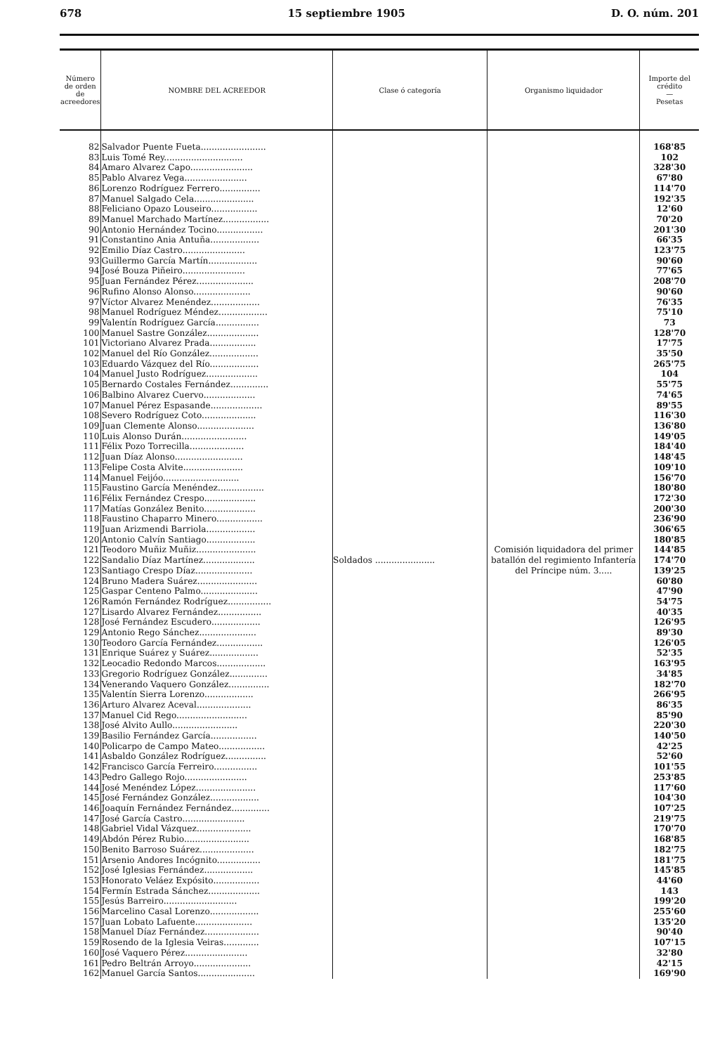678 15 septiembre 1905 D. O. núm. 201
| Número de orden de acreedores | NOMBRE DEL ACREEDOR | Clase ó categoría | Organismo liquidador | Importe del crédito — Pesetas |
| --- | --- | --- | --- | --- |
| 82 | Salvador Puente Fueta........................ | Soldados ...................... | Comisión liquidadora del primer batallón del regimiento Infantería del Príncipe núm. 3..... | 168'85 |
| 83 | Luis Tomé Rey............................. | | | 102 |
| 84 | Amaro Alvarez Capo....................... | | | 328'30 |
| 85 | Pablo Alvarez Vega....................... | | | 67'80 |
| 86 | Lorenzo Rodríguez Ferrero............... | | | 114'70 |
| 87 | Manuel Salgado Cela...................... | | | 192'35 |
| 88 | Feliciano Opazo Louseiro................. | | | 12'60 |
| 89 | Manuel Marchado Martínez................. | | | 70'20 |
| 90 | Antonio Hernández Tocino................. | | | 201'30 |
| 91 | Constantino Ania Antuña.................. | | | 66'35 |
| 92 | Emilio Díaz Castro....................... | | | 123'75 |
| 93 | Guillermo García Martín.................. | | | 90'60 |
| 94 | José Bouza Piñeiro....................... | | | 77'65 |
| 95 | Juan Fernández Pérez..................... | | | 208'70 |
| 96 | Rufino Alonso Alonso..................... | | | 90'60 |
| 97 | Víctor Alvarez Menéndez.................. | | | 76'35 |
| 98 | Manuel Rodríguez Méndez.................. | | | 75'10 |
| 99 | Valentín Rodríguez García................ | | | 73 |
| 100 | Manuel Sastre González................... | | | 128'70 |
| 101 | Victoriano Alvarez Prada................. | | | 17'75 |
| 102 | Manuel del Río González.................. | | | 35'50 |
| 103 | Eduardo Vázquez del Río.................. | | | 265'75 |
| 104 | Manuel Justo Rodríguez................... | | | 104 |
| 105 | Bernardo Costales Fernández.............. | | | 55'75 |
| 106 | Balbino Alvarez Cuervo................... | | | 74'65 |
| 107 | Manuel Pérez Espasande................... | | | 89'55 |
| 108 | Severo Rodríguez Coto.................... | | | 116'30 |
| 109 | Juan Clemente Alonso..................... | | | 136'80 |
| 110 | Luis Alonso Durán........................ | | | 149'05 |
| 111 | Félix Pozo Torrecilla.................... | | | 184'40 |
| 112 | Juan Díaz Alonso......................... | | | 148'45 |
| 113 | Felipe Costa Alvite...................... | | | 109'10 |
| 114 | Manuel Feijóo............................ | | | 156'70 |
| 115 | Faustino García Menéndez................. | | | 180'80 |
| 116 | Félix Fernández Crespo................... | | | 172'30 |
| 117 | Matías González Benito................... | | | 200'30 |
| 118 | Faustino Chaparro Minero................. | | | 236'90 |
| 119 | Juan Arizmendi Barriola.................. | | | 306'65 |
| 120 | Antonio Calvín Santiago.................. | | | 180'85 |
| 121 | Teodoro Muñiz Muñiz...................... | | | 144'85 |
| 122 | Sandalio Díaz Martínez................... | | | 174'70 |
| 123 | Santiago Crespo Díaz..................... | | | 139'25 |
| 124 | Bruno Madera Suárez...................... | | | 60'80 |
| 125 | Gaspar Centeno Palmo..................... | | | 47'90 |
| 126 | Ramón Fernández Rodríguez................ | | | 54'75 |
| 127 | Lisardo Alvarez Fernández................ | | | 40'35 |
| 128 | José Fernández Escudero.................. | | | 126'95 |
| 129 | Antonio Rego Sánchez..................... | | | 89'30 |
| 130 | Teodoro García Fernández................. | | | 126'05 |
| 131 | Enrique Suárez y Suárez.................. | | | 52'35 |
| 132 | Leocadio Redondo Marcos.................. | | | 163'95 |
| 133 | Gregorio Rodríguez González.............. | | | 34'85 |
| 134 | Venerando Vaquero González............... | | | 182'70 |
| 135 | Valentín Sierra Lorenzo.................. | | | 266'95 |
| 136 | Arturo Alvarez Aceval.................... | | | 86'35 |
| 137 | Manuel Cid Rego.......................... | | | 85'90 |
| 138 | José Alvito Aullo........................ | | | 220'30 |
| 139 | Basilio Fernández García................. | | | 140'50 |
| 140 | Policarpo de Campo Mateo................. | | | 42'25 |
| 141 | Asbaldo González Rodríguez............... | | | 52'60 |
| 142 | Francisco García Ferreiro................ | | | 101'55 |
| 143 | Pedro Gallego Rojo....................... | | | 253'85 |
| 144 | José Menéndez López...................... | | | 117'60 |
| 145 | José Fernández González.................. | | | 104'30 |
| 146 | Joaquín Fernández Fernández.............. | | | 107'25 |
| 147 | José García Castro....................... | | | 219'75 |
| 148 | Gabriel Vidal Vázquez.................... | | | 170'70 |
| 149 | Abdón Pérez Rubio........................ | | | 168'85 |
| 150 | Benito Barroso Suárez.................... | | | 182'75 |
| 151 | Arsenio Andores Incógnito................ | | | 181'75 |
| 152 | José Iglesias Fernández.................. | | | 145'85 |
| 153 | Honorato Veláez Expósito................. | | | 44'60 |
| 154 | Fermín Estrada Sánchez................... | | | 143 |
| 155 | Jesús Barreiro........................... | | | 199'20 |
| 156 | Marcelino Casal Lorenzo.................. | | | 255'60 |
| 157 | Juan Lobato Lafuente..................... | | | 135'20 |
| 158 | Manuel Díaz Fernández.................... | | | 90'40 |
| 159 | Rosendo de la Iglesia Veiras............. | | | 107'15 |
| 160 | José Vaquero Pérez....................... | | | 32'80 |
| 161 | Pedro Beltrán Arroyo..................... | | | 42'15 |
| 162 | Manuel García Santos..................... | | | 169'90 |